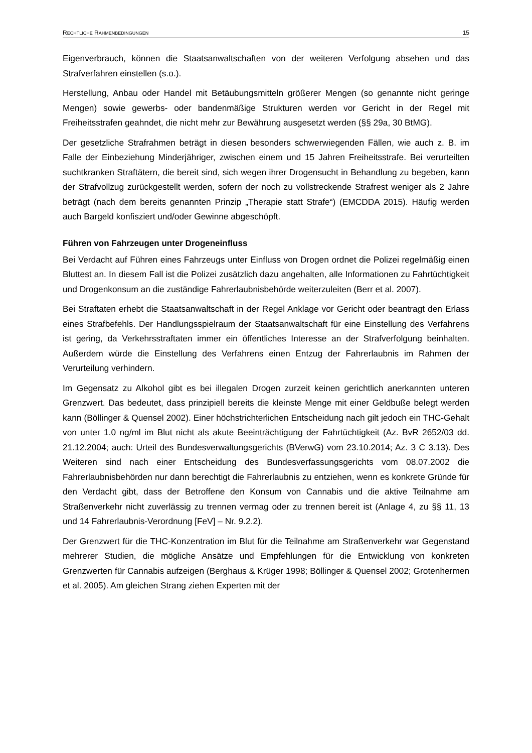RECHTLICHE RAHMENBEDINGUNGEN 15
Eigenverbrauch, können die Staatsanwaltschaften von der weiteren Verfolgung absehen und das Strafverfahren einstellen (s.o.).
Herstellung, Anbau oder Handel mit Betäubungsmitteln größerer Mengen (so genannte nicht geringe Mengen) sowie gewerbs- oder bandenmäßige Strukturen werden vor Gericht in der Regel mit Freiheitsstrafen geahndet, die nicht mehr zur Bewährung ausgesetzt werden (§§ 29a, 30 BtMG).
Der gesetzliche Strafrahmen beträgt in diesen besonders schwerwiegenden Fällen, wie auch z. B. im Falle der Einbeziehung Minderjähriger, zwischen einem und 15 Jahren Freiheitsstrafe. Bei verurteilten suchtkranken Straftätern, die bereit sind, sich wegen ihrer Drogensucht in Behandlung zu begeben, kann der Strafvollzug zurückgestellt werden, sofern der noch zu vollstreckende Strafrest weniger als 2 Jahre beträgt (nach dem bereits genannten Prinzip „Therapie statt Strafe“) (EMCDDA 2015). Häufig werden auch Bargeld konfisziert und/oder Gewinne abgeschöpft.
Führen von Fahrzeugen unter Drogeneinfluss
Bei Verdacht auf Führen eines Fahrzeugs unter Einfluss von Drogen ordnet die Polizei regelmäßig einen Bluttest an. In diesem Fall ist die Polizei zusätzlich dazu angehalten, alle Informationen zu Fahrtüchtigkeit und Drogenkonsum an die zuständige Fahrerlaubnisbehörde weiterzuleiten (Berr et al. 2007).
Bei Straftaten erhebt die Staatsanwaltschaft in der Regel Anklage vor Gericht oder beantragt den Erlass eines Strafbefehls. Der Handlungsspielraum der Staatsanwaltschaft für eine Einstellung des Verfahrens ist gering, da Verkehrsstraftaten immer ein öffentliches Interesse an der Strafverfolgung beinhalten. Außerdem würde die Einstellung des Verfahrens einen Entzug der Fahrerlaubnis im Rahmen der Verurteilung verhindern.
Im Gegensatz zu Alkohol gibt es bei illegalen Drogen zurzeit keinen gerichtlich anerkannten unteren Grenzwert. Das bedeutet, dass prinzipiell bereits die kleinste Menge mit einer Geldbuße belegt werden kann (Böllinger & Quensel 2002). Einer höchstrichterlichen Entscheidung nach gilt jedoch ein THC-Gehalt von unter 1.0 ng/ml im Blut nicht als akute Beeinträchtigung der Fahrtüchtigkeit (Az. BvR 2652/03 dd. 21.12.2004; auch: Urteil des Bundesverwaltungsgerichts (BVerwG) vom 23.10.2014; Az. 3 C 3.13). Des Weiteren sind nach einer Entscheidung des Bundesverfassungsgerichts vom 08.07.2002 die Fahrerlaubnisbehörden nur dann berechtigt die Fahrerlaubnis zu entziehen, wenn es konkrete Gründe für den Verdacht gibt, dass der Betroffene den Konsum von Cannabis und die aktive Teilnahme am Straßenverkehr nicht zuverlässig zu trennen vermag oder zu trennen bereit ist (Anlage 4, zu §§ 11, 13 und 14 Fahrerlaubnis-Verordnung [FeV] – Nr. 9.2.2).
Der Grenzwert für die THC-Konzentration im Blut für die Teilnahme am Straßenverkehr war Gegenstand mehrerer Studien, die mögliche Ansätze und Empfehlungen für die Entwicklung von konkreten Grenzwerten für Cannabis aufzeigen (Berghaus & Krüger 1998; Böllinger & Quensel 2002; Grotenhermen et al. 2005). Am gleichen Strang ziehen Experten mit der